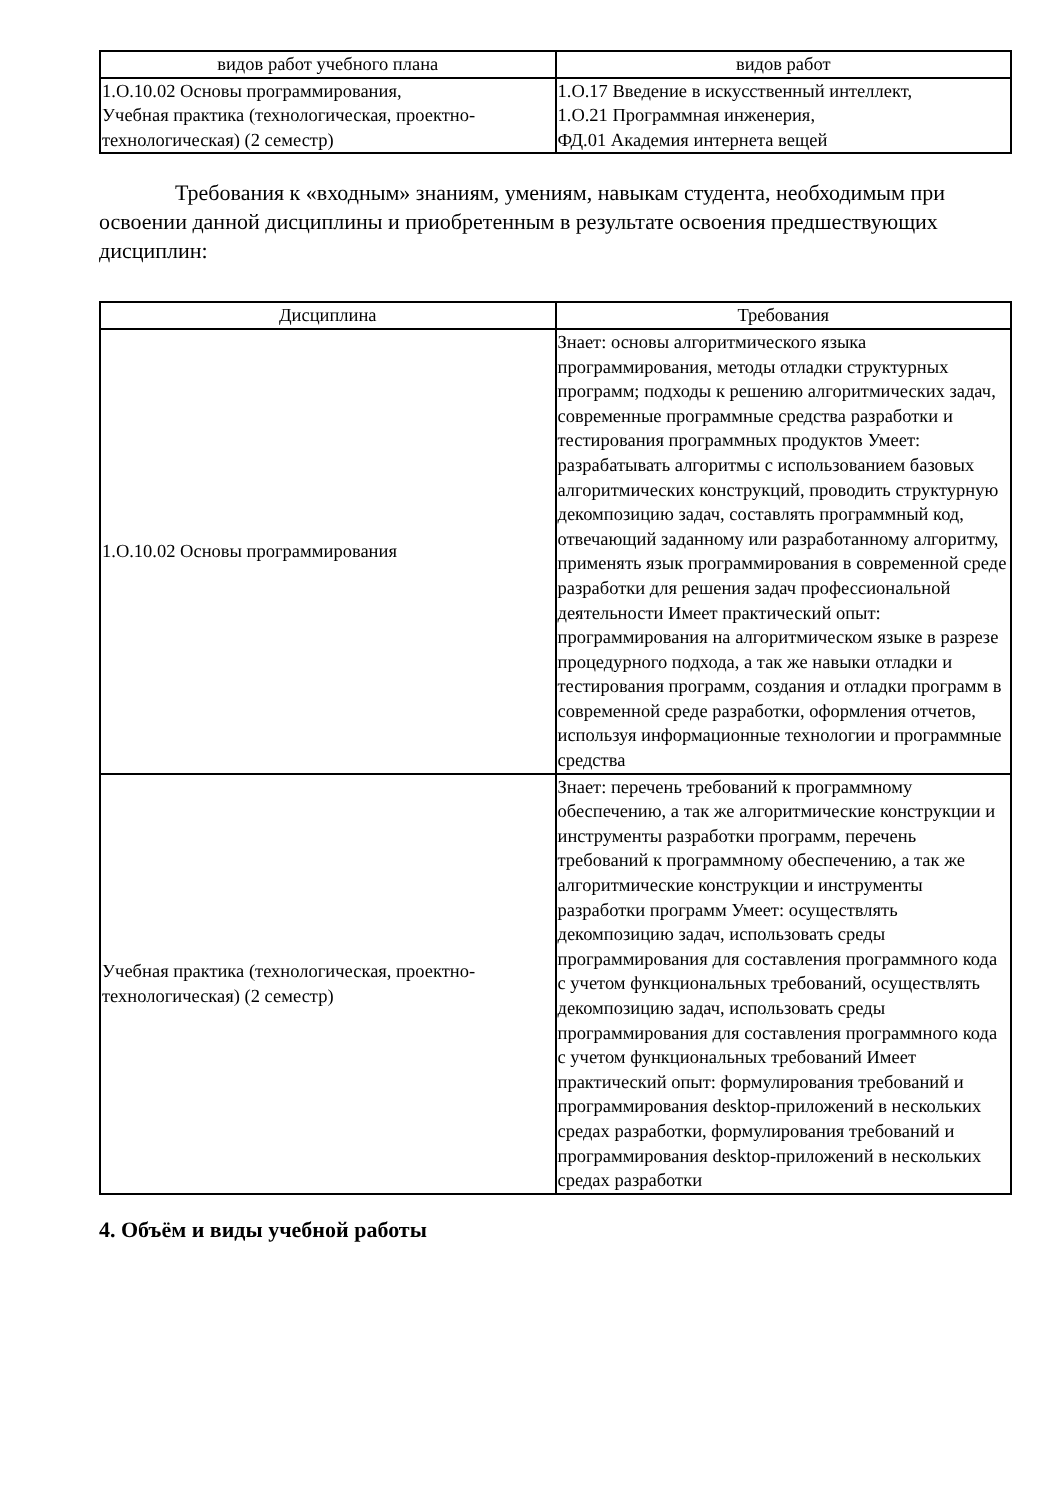| видов работ учебного плана | видов работ |
| --- | --- |
| 1.О.10.02 Основы программирования, Учебная практика (технологическая, проектно-технологическая) (2 семестр) | 1.О.17 Введение в искусственный интеллект, 1.О.21 Программная инженерия, ФД.01 Академия интернета вещей |
Требования к «входным» знаниям, умениям, навыкам студента, необходимым при освоении данной дисциплины и приобретенным в результате освоения предшествующих дисциплин:
| Дисциплина | Требования |
| --- | --- |
| 1.О.10.02 Основы программирования | Знает: основы алгоритмического языка программирования, методы отладки структурных программ; подходы к решению алгоритмических задач, современные программные средства разработки и тестирования программных продуктов Умеет: разрабатывать алгоритмы с использованием базовых алгоритмических конструкций, проводить структурную декомпозицию задач, составлять программный код, отвечающий заданному или разработанному алгоритму, применять язык программирования в современной среде разработки для решения задач профессиональной деятельности Имеет практический опыт: программирования на алгоритмическом языке в разрезе процедурного подхода, а так же навыки отладки и тестирования программ, создания и отладки программ в современной среде разработки, оформления отчетов, используя информационные технологии и программные средства |
| Учебная практика (технологическая, проектно-технологическая) (2 семестр) | Знает: перечень требований к программному обеспечению, а так же алгоритмические конструкции и инструменты разработки программ, перечень требований к программному обеспечению, а так же алгоритмические конструкции и инструменты разработки программ Умеет: осуществлять декомпозицию задач, использовать среды программирования для составления программного кода с учетом функциональных требований, осуществлять декомпозицию задач, использовать среды программирования для составления программного кода с учетом функциональных требований Имеет практический опыт: формулирования требований и программирования desktop-приложений в нескольких средах разработки, формулирования требований и программирования desktop-приложений в нескольких средах разработки |
4. Объём и виды учебной работы